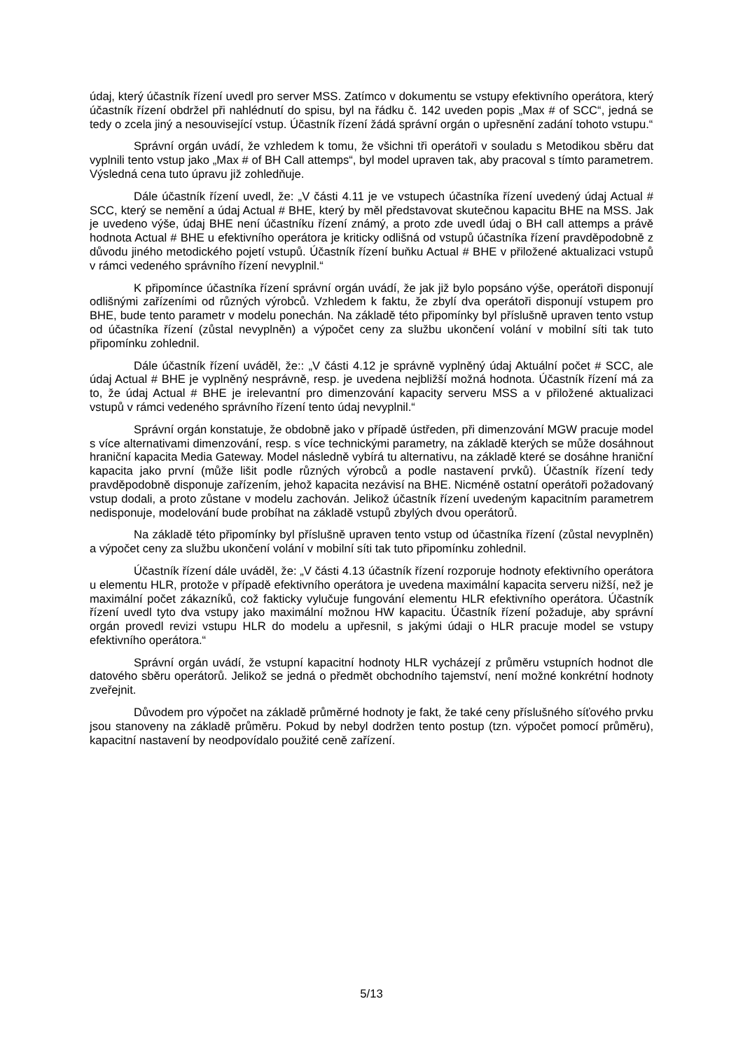údaj, který účastník řízení uvedl pro server MSS. Zatímco v dokumentu se vstupy efektivního operátora, který účastník řízení obdržel při nahlédnutí do spisu, byl na řádku č. 142 uveden popis „Max # of SCC“, jedná se tedy o zcela jiný a nesouvisející vstup. Účastník řízení žádá správní orgán o upřesnění zadání tohoto vstupu.“
Správní orgán uvádí, že vzhledem k tomu, že všichni tři operátoři v souladu s Metodikou sběru dat vyplnili tento vstup jako „Max # of BH Call attemps“, byl model upraven tak, aby pracoval s tímto parametrem. Výsledná cena tuto úpravu již zohledňuje.
Dále účastník řízení uvedl, že: „V části 4.11 je ve vstupech účastníka řízení uvedený údaj Actual # SCC, který se nemění a údaj Actual # BHE, který by měl představovat skutečnou kapacitu BHE na MSS. Jak je uvedeno výše, údaj BHE není účastníku řízení známý, a proto zde uvedl údaj o BH call attemps a právě hodnota Actual # BHE u efektivního operátora je kriticky odlišná od vstupů účastníka řízení pravděpodobně z důvodu jiného metodického pojetí vstupů. Účastník řízení buňku Actual # BHE v přiložené aktualizaci vstupů v rámci vedeného správního řízení nevyplnil.“
K připomínce účastníka řízení správní orgán uvádí, že jak již bylo popsáno výše, operátoři disponují odlišnými zařízeními od různých výrobců. Vzhledem k faktu, že zbylí dva operátoři disponují vstupem pro BHE, bude tento parametr v modelu ponechán. Na základě této připomínky byl příslušně upraven tento vstup od účastníka řízení (zůstal nevyplněn) a výpočet ceny za službu ukončení volání v mobilní síti tak tuto připomínku zohlednil.
Dále účastník řízení uváděl, že:: „V části 4.12 je správně vyplněný údaj Aktuální počet # SCC, ale údaj Actual # BHE je vyplněný nesprávně, resp. je uvedena nejbližší možná hodnota. Účastník řízení má za to, že údaj Actual # BHE je irelevantní pro dimenzování kapacity serveru MSS a v přiložené aktualizaci vstupů v rámci vedeného správního řízení tento údaj nevyplnil.“
Správní orgán konstatuje, že obdobně jako v případě ústředen, při dimenzování MGW pracuje model s více alternativami dimenzování, resp. s více technickými parametry, na základě kterých se může dosáhnout hraniční kapacita Media Gateway. Model následně vybírá tu alternativu, na základě které se dosáhne hraniční kapacita jako první (může lišit podle různých výrobců a podle nastavení prvků). Účastník řízení tedy pravděpodobně disponuje zařízením, jehož kapacita nezávisí na BHE. Nicméně ostatní operátoři požadovaný vstup dodali, a proto zůstane v modelu zachován. Jelikož účastník řízení uvedeným kapacitním parametrem nedisponuje, modelování bude probíhat na základě vstupů zbylých dvou operátorů.
Na základě této připomínky byl příslušně upraven tento vstup od účastníka řízení (zůstal nevyplněn) a výpočet ceny za službu ukončení volání v mobilní síti tak tuto připomínku zohlednil.
Účastník řízení dále uváděl, že: „V části 4.13 účastník řízení rozporuje hodnoty efektivního operátora u elementu HLR, protože v případě efektivního operátora je uvedena maximální kapacita serveru nižší, než je maximální počet zákazníků, což fakticky vylučuje fungování elementu HLR efektivního operátora. Účastník řízení uvedl tyto dva vstupy jako maximální možnou HW kapacitu. Účastník řízení požaduje, aby správní orgán provedl revizi vstupu HLR do modelu a upřesnil, s jakými údaji o HLR pracuje model se vstupy efektivního operátora.“
Správní orgán uvádí, že vstupní kapacitní hodnoty HLR vycházejí z průměru vstupních hodnot dle datového sběru operátorů. Jelikož se jedná o předmět obchodního tajemství, není možné konkrétní hodnoty zveřejnit.
Důvodem pro výpočet na základě průměrné hodnoty je fakt, že také ceny příslušného síťového prvku jsou stanoveny na základě průměru. Pokud by nebyl dodržen tento postup (tzn. výpočet pomocí průměru), kapacitní nastavení by neodpovídalo použité ceně zařízení.
5/13